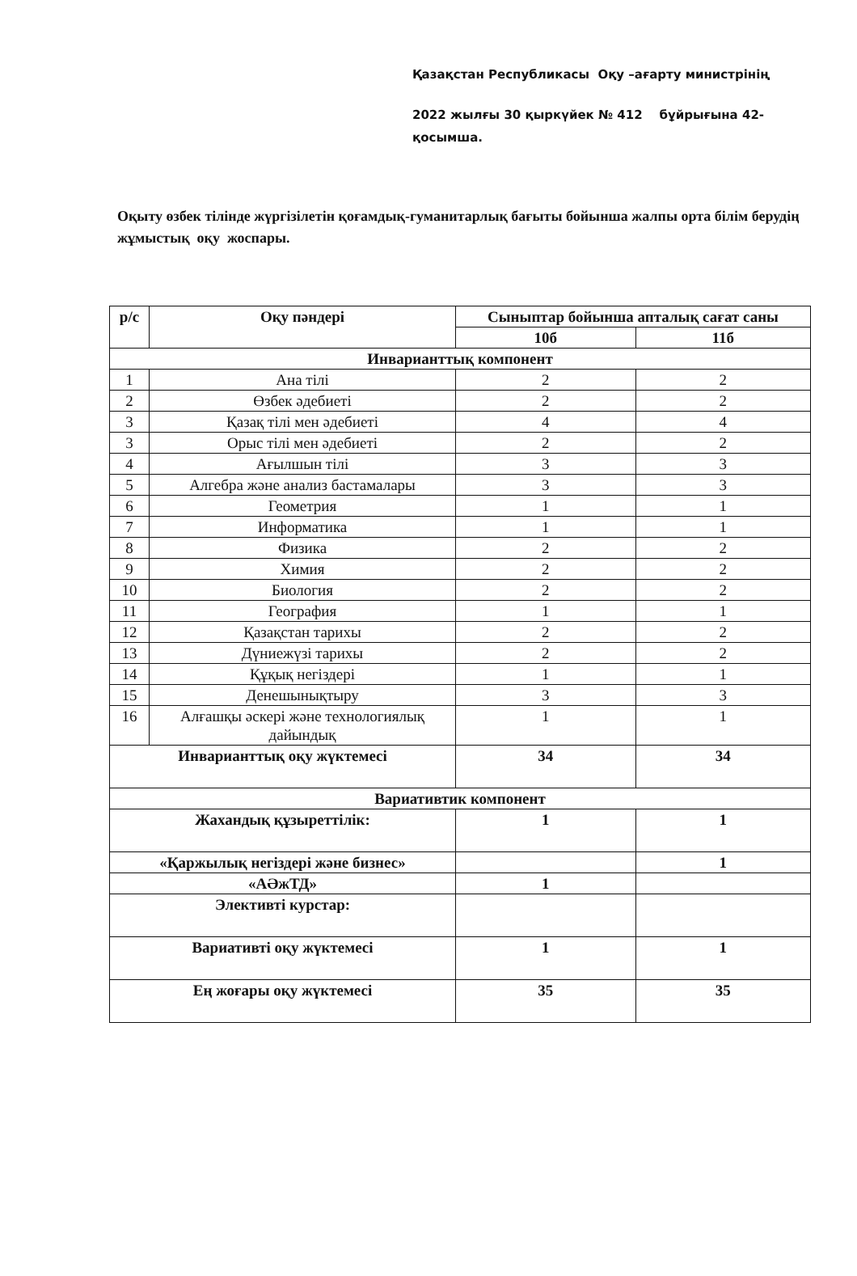Қазақстан Республикасы Оқу –ағарту министрінің
2022 жылғы 30 қыркүйек № 412 бұйрығына 42-
қосымша.
Оқыту өзбек тілінде жүргізілетін қоғамдық-гуманитарлық бағыты бойынша жалпы орта білім берудің жұмыстық оқу жоспары.
| р/с | Оқу пәндері | Сыныптар бойынша апталық сағат саны | |
| --- | --- | --- | --- |
| | | 10б | 11б |
| Инварианттық компонент | | | |
| 1 | Ана тілі | 2 | 2 |
| 2 | Өзбек әдебиеті | 2 | 2 |
| 3 | Қазақ тілі мен әдебиеті | 4 | 4 |
| 3 | Орыс тілі мен әдебиеті | 2 | 2 |
| 4 | Ағылшын тілі | 3 | 3 |
| 5 | Алгебра және анализ бастамалары | 3 | 3 |
| 6 | Геометрия | 1 | 1 |
| 7 | Информатика | 1 | 1 |
| 8 | Физика | 2 | 2 |
| 9 | Химия | 2 | 2 |
| 10 | Биология | 2 | 2 |
| 11 | География | 1 | 1 |
| 12 | Қазақстан тарихы | 2 | 2 |
| 13 | Дүниежүзі тарихы | 2 | 2 |
| 14 | Құқық негіздері | 1 | 1 |
| 15 | Денешынықтыру | 3 | 3 |
| 16 | Алғашқы әскері және технологиялық дайындық | 1 | 1 |
| Инварианттық оқу жүктемесі | | 34 | 34 |
| Вариативтик компонент | | | |
| Жахандық құзыреттілік: | | 1 | 1 |
| «Қаржылық негіздері және бизнес» | | | 1 |
| «АӘжТД» | | 1 | |
| Элективті курстар: | | | |
| Вариативті оқу жүктемесі | | 1 | 1 |
| Ең жоғары оқу жүктемесі | | 35 | 35 |